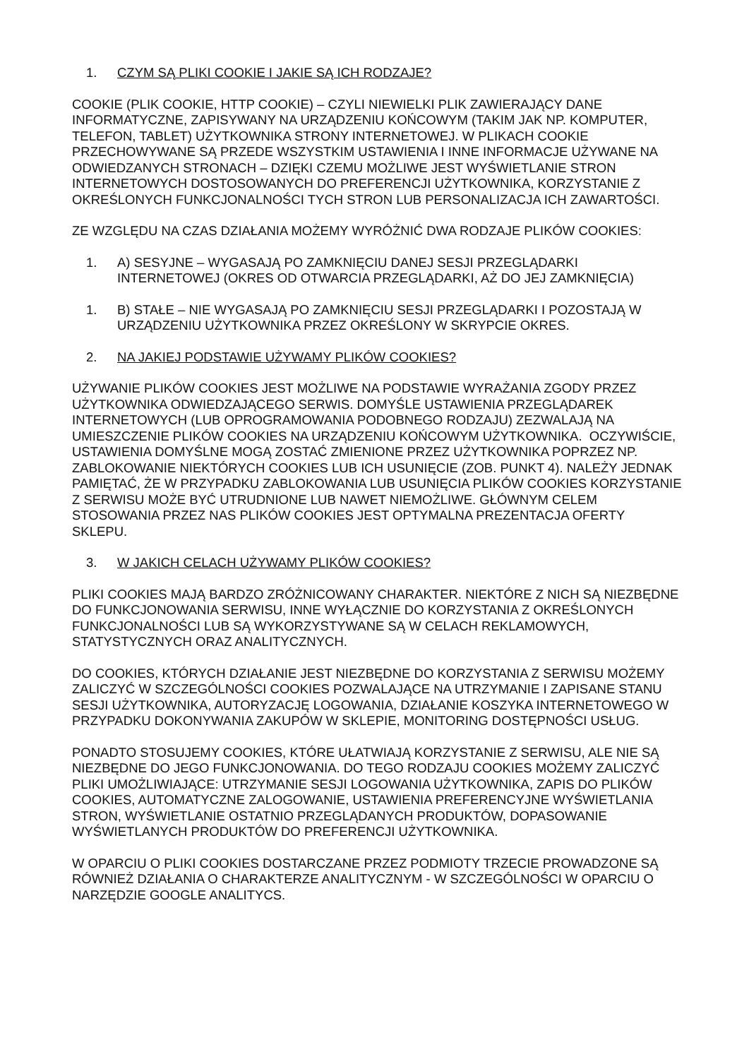1. CZYM SĄ PLIKI COOKIE I JAKIE SĄ ICH RODZAJE?
COOKIE (PLIK COOKIE, HTTP COOKIE) – CZYLI NIEWIELKI PLIK ZAWIERAJĄCY DANE INFORMATYCZNE, ZAPISYWANY NA URZĄDZENIU KOŃCOWYM (TAKIM JAK NP. KOMPUTER, TELEFON, TABLET) UŻYTKOWNIKA STRONY INTERNETOWEJ. W PLIKACH COOKIE PRZECHOWYWANE SĄ PRZEDE WSZYSTKIM USTAWIENIA I INNE INFORMACJE UŻYWANE NA ODWIEDZANYCH STRONACH – DZIĘKI CZEMU MOŻLIWE JEST WYŚWIETLANIE STRON INTERNETOWYCH DOSTOSOWANYCH DO PREFERENCJI UŻYTKOWNIKA, KORZYSTANIE Z OKREŚLONYCH FUNKCJONALNOŚCI TYCH STRON LUB PERSONALIZACJA ICH ZAWARTOŚCI.
ZE WZGLĘDU NA CZAS DZIAŁANIA MOŻEMY WYRÓŻNIĆ DWA RODZAJE PLIKÓW COOKIES:
1. A) SESYJNE – WYGASAJĄ PO ZAMKNIĘCIU DANEJ SESJI PRZEGLĄDARKI INTERNETOWEJ (OKRES OD OTWARCIA PRZEGLĄDARKI, AŻ DO JEJ ZAMKNIĘCIA)
1. B) STAŁE – NIE WYGASAJĄ PO ZAMKNIĘCIU SESJI PRZEGLĄDARKI I POZOSTAJĄ W URZĄDZENIU UŻYTKOWNIKA PRZEZ OKREŚLONY W SKRYPCIE OKRES.
2. NA JAKIEJ PODSTAWIE UŻYWAMY PLIKÓW COOKIES?
UŻYWANIE PLIKÓW COOKIES JEST MOŻLIWE NA PODSTAWIE WYRAŻANIA ZGODY PRZEZ UŻYTKOWNIKA ODWIEDZAJĄCEGO SERWIS. DOMYŚLE USTAWIENIA PRZEGLĄDAREK INTERNETOWYCH (LUB OPROGRAMOWANIA PODOBNEGO RODZAJU) ZEZWALAJĄ NA UMIESZCZENIE PLIKÓW COOKIES NA URZĄDZENIU KOŃCOWYM UŻYTKOWNIKA. OCZYWIŚCIE, USTAWIENIA DOMYŚLNE MOGĄ ZOSTAĆ ZMIENIONE PRZEZ UŻYTKOWNIKA POPRZEZ NP. ZABLOKOWANIE NIEKTÓRYCH COOKIES LUB ICH USUNIĘCIE (ZOB. PUNKT 4). NALEŻY JEDNAK PAMIĘTAĆ, ŻE W PRZYPADKU ZABLOKOWANIA LUB USUNIĘCIA PLIKÓW COOKIES KORZYSTANIE Z SERWISU MOŻE BYĆ UTRUDNIONE LUB NAWET NIEMOŻLIWE. GŁÓWNYM CELEM STOSOWANIA PRZEZ NAS PLIKÓW COOKIES JEST OPTYMALNA PREZENTACJA OFERTY SKLEPU.
3. W JAKICH CELACH UŻYWAMY PLIKÓW COOKIES?
PLIKI COOKIES MAJĄ BARDZO ZRÓŻNICOWANY CHARAKTER. NIEKTÓRE Z NICH SĄ NIEZBĘDNE DO FUNKCJONOWANIA SERWISU, INNE WYŁĄCZNIE DO KORZYSTANIA Z OKREŚLONYCH FUNKCJONALNOŚCI LUB SĄ WYKORZYSTYWANE SĄ W CELACH REKLAMOWYCH, STATYSTYCZNYCH ORAZ ANALITYCZNYCH.
DO COOKIES, KTÓRYCH DZIAŁANIE JEST NIEZBĘDNE DO KORZYSTANIA Z SERWISU MOŻEMY ZALICZYĆ W SZCZEGÓLNOŚCI COOKIES POZWALAJĄCE NA UTRZYMANIE I ZAPISANE STANU SESJI UŻYTKOWNIKA, AUTORYZACJĘ LOGOWANIA, DZIAŁANIE KOSZYKA INTERNETOWEGO W PRZYPADKU DOKONYWANIA ZAKUPÓW W SKLEPIE, MONITORING DOSTĘPNOŚCI USŁUG.
PONADTO STOSUJEMY COOKIES, KTÓRE UŁATWIAJĄ KORZYSTANIE Z SERWISU, ALE NIE SĄ NIEZBĘDNE DO JEGO FUNKCJONOWANIA. DO TEGO RODZAJU COOKIES MOŻEMY ZALICZYĆ PLIKI UMOŻLIWIAJĄCE: UTRZYMANIE SESJI LOGOWANIA UŻYTKOWNIKA, ZAPIS DO PLIKÓW COOKIES, AUTOMATYCZNE ZALOGOWANIE, USTAWIENIA PREFERENCYJNE WYŚWIETLANIA STRON, WYŚWIETLANIE OSTATNIO PRZEGLĄDANYCH PRODUKTÓW, DOPASOWANIE WYŚWIETLANYCH PRODUKTÓW DO PREFERENCJI UŻYTKOWNIKA.
W OPARCIU O PLIKI COOKIES DOSTARCZANE PRZEZ PODMIOTY TRZECIE PROWADZONE SĄ RÓWNIEŻ DZIAŁANIA O CHARAKTERZE ANALITYCZNYM - W SZCZEGÓLNOŚCI W OPARCIU O NARZĘDZIE GOOGLE ANALITYCS.